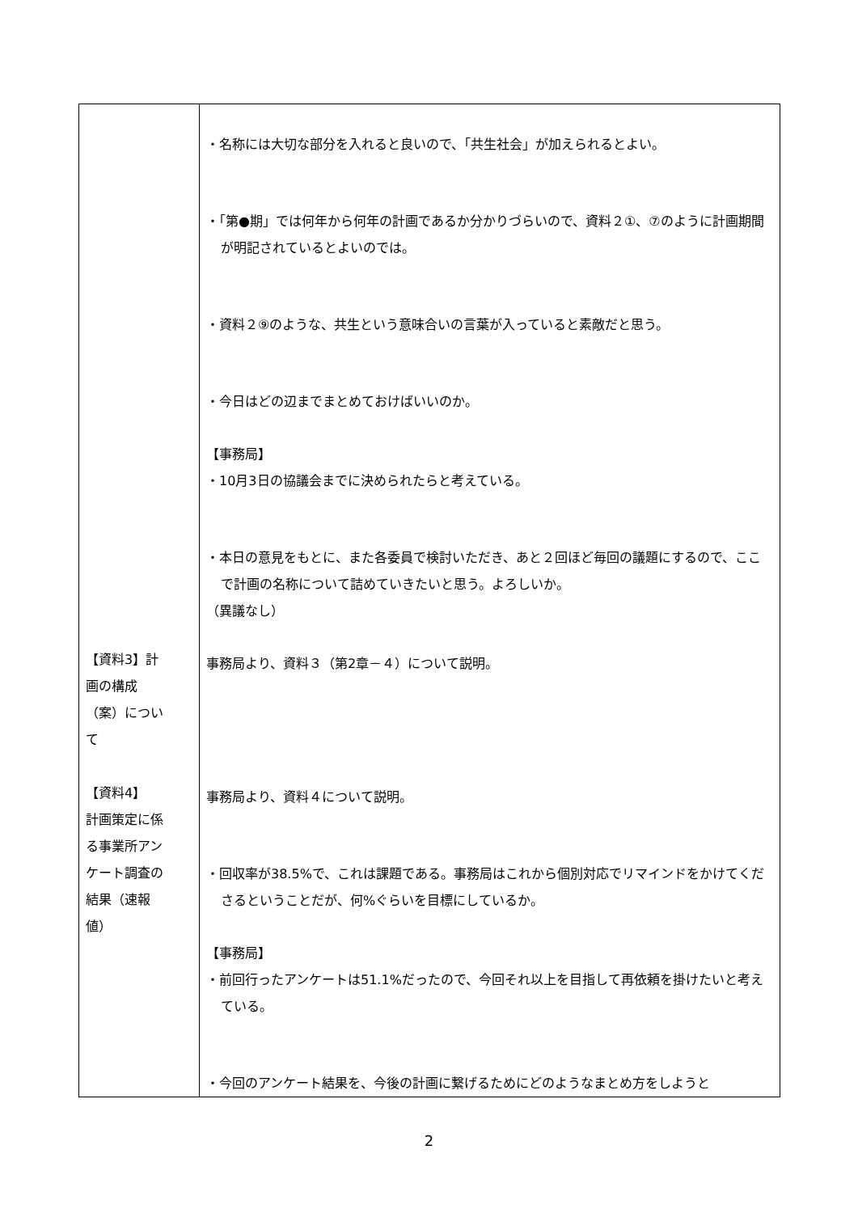| 【資料3】計 画の構成 （案）につい て 【資料4】 計画策定に係 る事業所アン ケート調査の 結果（速報 値） | ・名称には大切な部分を入れると良いので、「共生社会」が加えられるとよい。 ・「第●期」では何年から何年の計画であるか分かりづらいので、資料２①、⑦のように計画期間が明記されているとよいのでは。 ・資料２⑨のような、共生という意味合いの言葉が入っていると素敵だと思う。 ・今日はどの辺までまとめておけばいいのか。 【事務局】 ・10月3日の協議会までに決められたらと考えている。 ・本日の意見をもとに、また各委員で検討いただき、あと２回ほど毎回の議題にするので、ここで計画の名称について詰めていきたいと思う。よろしいか。 （異議なし） 事務局より、資料３（第2章－４）について説明。 事務局より、資料４について説明。 ・回収率が38.5%で、これは課題である。事務局はこれから個別対応でリマインドをかけてくださるということだが、何%ぐらいを目標にしているか。 【事務局】 ・前回行ったアンケートは51.1%だったので、今回それ以上を目指して再依頼を掛けたいと考えている。 ・今回のアンケート結果を、今後の計画に繋げるためにどのようなまとめ方をしようと |
2